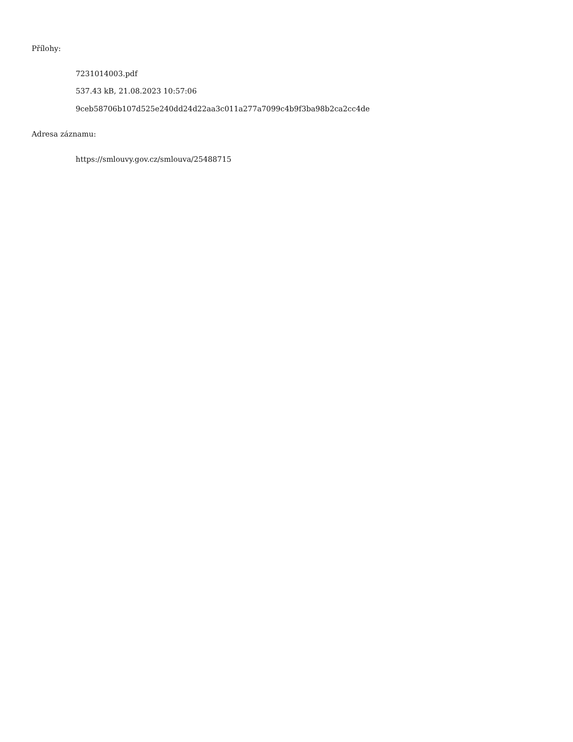Přílohy:
7231014003.pdf
537.43 kB, 21.08.2023 10:57:06
9ceb58706b107d525e240dd24d22aa3c011a277a7099c4b9f3ba98b2ca2cc4de
Adresa záznamu:
https://smlouvy.gov.cz/smlouva/25488715